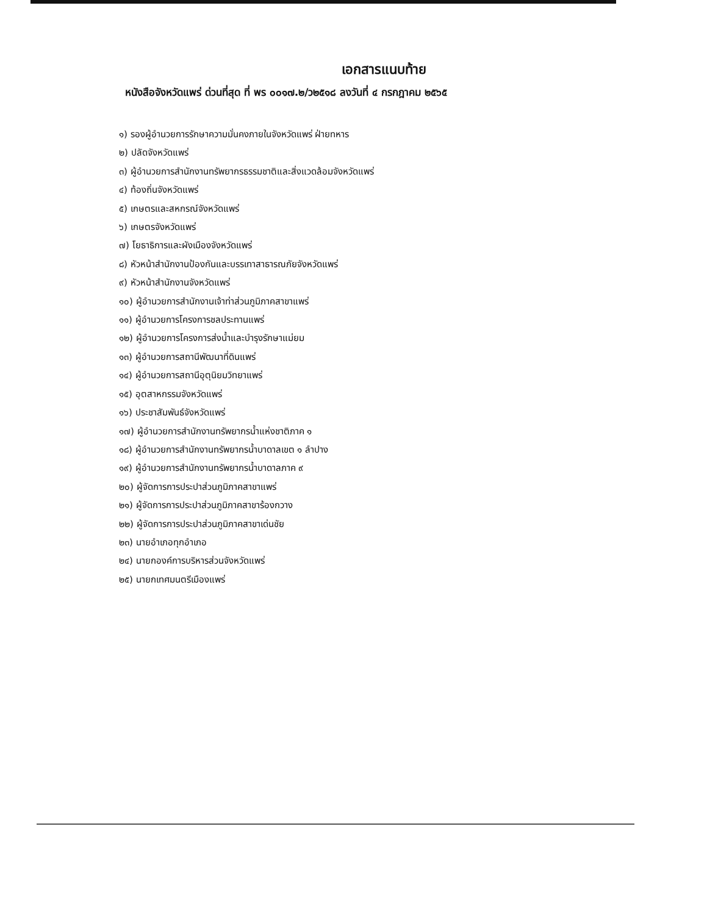เอกสารแนบท้าย
หนังสือจังหวัดแพร่ ด่วนที่สุด ที่ พร ๐๐๑๗.๒/ว๒๕๑๘ ลงวันที่ ๔ กรกฎาคม ๒๕๖๕
๑) รองผู้อำนวยการรักษาความมั่นคงภายในจังหวัดแพร่ ฝ่ายทหาร
๒) ปลัดจังหวัดแพร่
๓) ผู้อำนวยการสำนักงานทรัพยากรธรรมชาติและสิ่งแวดล้อมจังหวัดแพร่
๔) ท้องถิ่นจังหวัดแพร่
๕) เกษตรและสหกรณ์จังหวัดแพร่
๖) เกษตรจังหวัดแพร่
๗) โยธาธิการและผังเมืองจังหวัดแพร่
๘) หัวหน้าสำนักงานป้องกันและบรรเทาสาธารณภัยจังหวัดแพร่
๙) หัวหน้าสำนักงานจังหวัดแพร่
๑๐) ผู้อำนวยการสำนักงานเจ้าท่าส่วนภูมิภาคสาขาแพร่
๑๑) ผู้อำนวยการโครงการชลประทานแพร่
๑๒) ผู้อำนวยการโครงการส่งน้ำและบำรุงรักษาแม่ยม
๑๓) ผู้อำนวยการสถานีพัฒนาที่ดินแพร่
๑๔) ผู้อำนวยการสถานีอุตุนิยมวิทยาแพร่
๑๕) อุตสาหกรรมจังหวัดแพร่
๑๖) ประชาสัมพันธ์จังหวัดแพร่
๑๗) ผู้อำนวยการสำนักงานทรัพยากรน้ำแห่งชาติภาค ๑
๑๘) ผู้อำนวยการสำนักงานทรัพยากรน้ำบาดาลเขต ๑ ลำปาง
๑๙) ผู้อำนวยการสำนักงานทรัพยากรน้ำบาดาลภาค ๙
๒๐) ผู้จัดการการประปาส่วนภูมิภาคสาขาแพร่
๒๑) ผู้จัดการการประปาส่วนภูมิภาคสาขาร้องกวาง
๒๒) ผู้จัดการการประปาส่วนภูมิภาคสาขาเด่นชัย
๒๓) นายอำเภอทุกอำเภอ
๒๔) นายกองค์การบริหารส่วนจังหวัดแพร่
๒๕) นายกเทศมนตรีเมืองแพร่